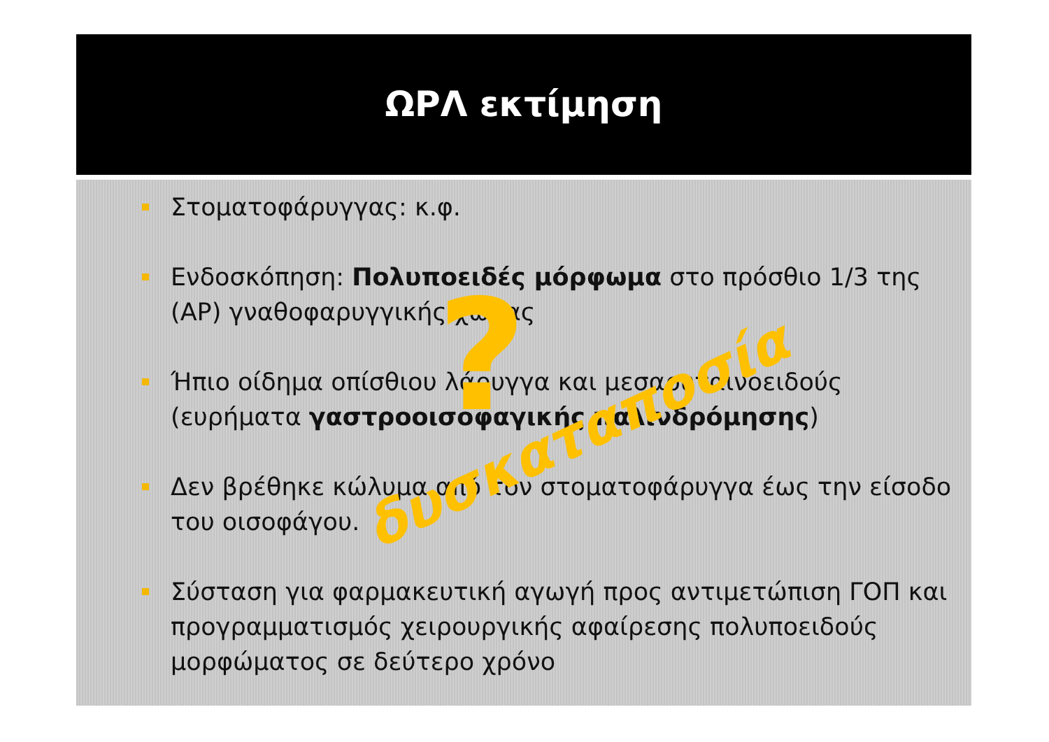ΩΡΛ εκτίμηση
Στοματοφάρυγγας: κ.φ.
Ενδοσκόπηση: Πολυποειδές μόρφωμα στο πρόσθιο 1/3 της (ΑΡ) γναθοφαρυγγικής χώρας
Ήπιο οίδημα οπίσθιου λάρυγγα και μεσαρυταινοειδούς (ευρήματα γαστροοισοφαγικής παλινδρόμησης)
Δεν βρέθηκε κώλυμα από τον στοματοφάρυγγα έως την είσοδο του οισοφάγου.
Σύσταση για φαρμακευτική αγωγή προς αντιμετώπιση ΓΟΠ και προγραμματισμός χειρουργικής αφαίρεσης πολυποειδούς μορφώματος σε δεύτερο χρόνο
?
δυσκαταποσία